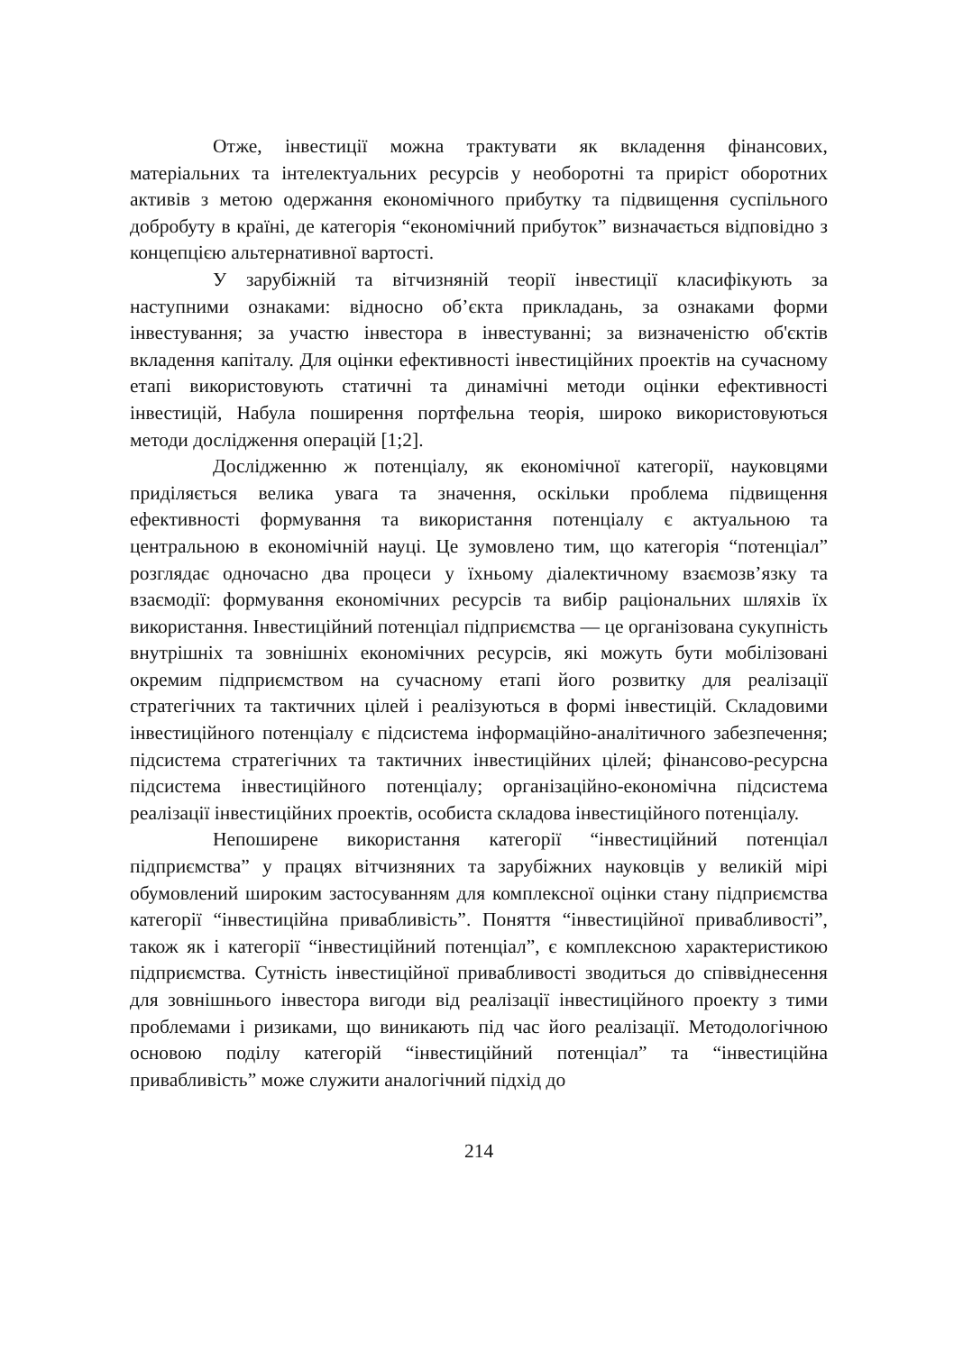Отже, інвестиції можна трактувати як вкладення фінансових, матеріальних та інтелектуальних ресурсів у необоротні та приріст оборотних активів з метою одержання економічного прибутку та підвищення суспільного добробуту в країні, де категорія “економічний прибуток” визначається відповідно з концепцією альтернативної вартості.
У зарубіжній та вітчизняній теорії інвестиції класифікують за наступними ознаками: відносно об’єкта прикладань, за ознаками форми інвестування; за участю інвестора в інвестуванні; за визначеністю об'єктів вкладення капіталу. Для оцінки ефективності інвестиційних проектів на сучасному етапі використовують статичні та динамічні методи оцінки ефективності інвестицій, Набула поширення портфельна теорія, широко використовуються методи дослідження операцій [1;2].
Дослідженню ж потенціалу, як економічної категорії, науковцями приділяється велика увага та значення, оскільки проблема підвищення ефективності формування та використання потенціалу є актуальною та центральною в економічній науці. Це зумовлено тим, що категорія “потенціал” розглядає одночасно два процеси у їхньому діалектичному взаємозв’язку та взаємодії: формування економічних ресурсів та вибір раціональних шляхів їх використання. Інвестиційний потенціал підприємства — це організована сукупність внутрішніх та зовнішніх економічних ресурсів, які можуть бути мобілізовані окремим підприємством на сучасному етапі його розвитку для реалізації стратегічних та тактичних цілей і реалізуються в формі інвестицій. Складовими інвестиційного потенціалу є підсистема інформаційно-аналітичного забезпечення; підсистема стратегічних та тактичних інвестиційних цілей; фінансово-ресурсна підсистема інвестиційного потенціалу; організаційно-економічна підсистема реалізації інвестиційних проектів, особиста складова інвестиційного потенціалу.
Непоширене використання категорії “інвестиційний потенціал підприємства” у працях вітчизняних та зарубіжних науковців у великій мірі обумовлений широким застосуванням для комплексної оцінки стану підприємства категорії “інвестиційна привабливість”. Поняття “інвестиційної привабливості”, також як і категорії “інвестиційний потенціал”, є комплексною характеристикою підприємства. Сутність інвестиційної привабливості зводиться до співвіднесення для зовнішнього інвестора вигоди від реалізації інвестиційного проекту з тими проблемами і ризиками, що виникають під час його реалізації. Методологічною основою поділу категорій “інвестиційний потенціал” та “інвестиційна привабливість” може служити аналогічний підхід до
214